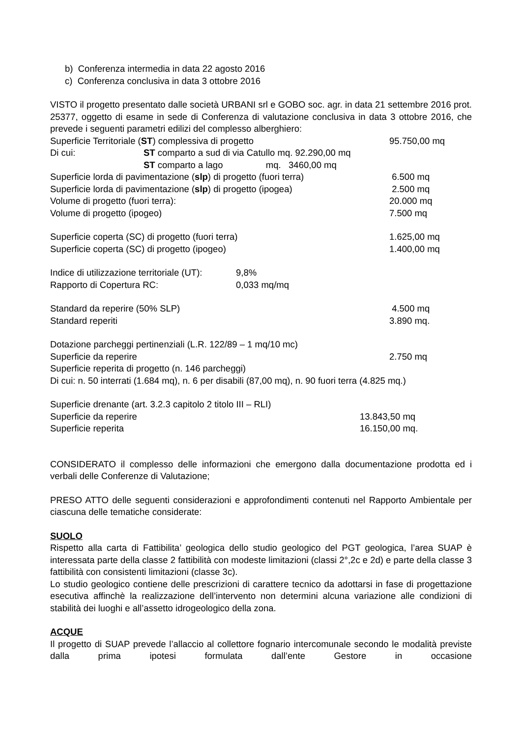b) Conferenza intermedia in data 22 agosto 2016
c) Conferenza conclusiva in data 3 ottobre 2016
VISTO il progetto presentato dalle società URBANI srl e GOBO soc. agr. in data 21 settembre 2016 prot. 25377, oggetto di esame in sede di Conferenza di valutazione conclusiva in data 3 ottobre 2016, che prevede i seguenti parametri edilizi del complesso alberghiero:
Superficie Territoriale (ST) complessiva di progetto 95.750,00 mq
Di cui: ST comparto a sud di via Catullo mq. 92.290,00 mq
ST comparto a lago mq. 3460,00 mq
Superficie lorda di pavimentazione (slp) di progetto (fuori terra) 6.500 mq
Superficie lorda di pavimentazione (slp) di progetto (ipogea) 2.500 mq
Volume di progetto (fuori terra): 20.000 mq
Volume di progetto (ipogeo) 7.500 mq
Superficie coperta (SC) di progetto (fuori terra) 1.625,00 mq
Superficie coperta (SC) di progetto (ipogeo) 1.400,00 mq
Indice di utilizzazione territoriale (UT): 9,8%
Rapporto di Copertura RC: 0,033 mq/mq
Standard da reperire (50% SLP) 4.500 mq
Standard reperiti 3.890 mq.
Dotazione parcheggi pertinenziali (L.R. 122/89 – 1 mq/10 mc)
Superficie da reperire 2.750 mq
Superficie reperita di progetto (n. 146 parcheggi)
Di cui: n. 50 interrati (1.684 mq), n. 6 per disabili (87,00 mq), n. 90 fuori terra (4.825 mq.)
Superficie drenante (art. 3.2.3 capitolo 2 titolo III – RLI)
Superficie da reperire 13.843,50 mq
Superficie reperita 16.150,00 mq.
CONSIDERATO il complesso delle informazioni che emergono dalla documentazione prodotta ed i verbali delle Conferenze di Valutazione;
PRESO ATTO delle seguenti considerazioni e approfondimenti contenuti nel Rapporto Ambientale per ciascuna delle tematiche considerate:
SUOLO
Rispetto alla carta di Fattibilita’ geologica dello studio geologico del PGT geologica, l’area SUAP è interessata parte della classe 2 fattibilità con modeste limitazioni (classi 2°,2c e 2d) e parte della classe 3 fattibilità con consistenti limitazioni (classe 3c).
Lo studio geologico contiene delle prescrizioni di carattere tecnico da adottarsi in fase di progettazione esecutiva affinchè la realizzazione dell’intervento non determini alcuna variazione alle condizioni di stabilità dei luoghi e all’assetto idrogeologico della zona.
ACQUE
Il progetto di SUAP prevede l’allaccio al collettore fognario intercomunale secondo le modalità previste dalla prima ipotesi formulata dall’ente Gestore in occasione